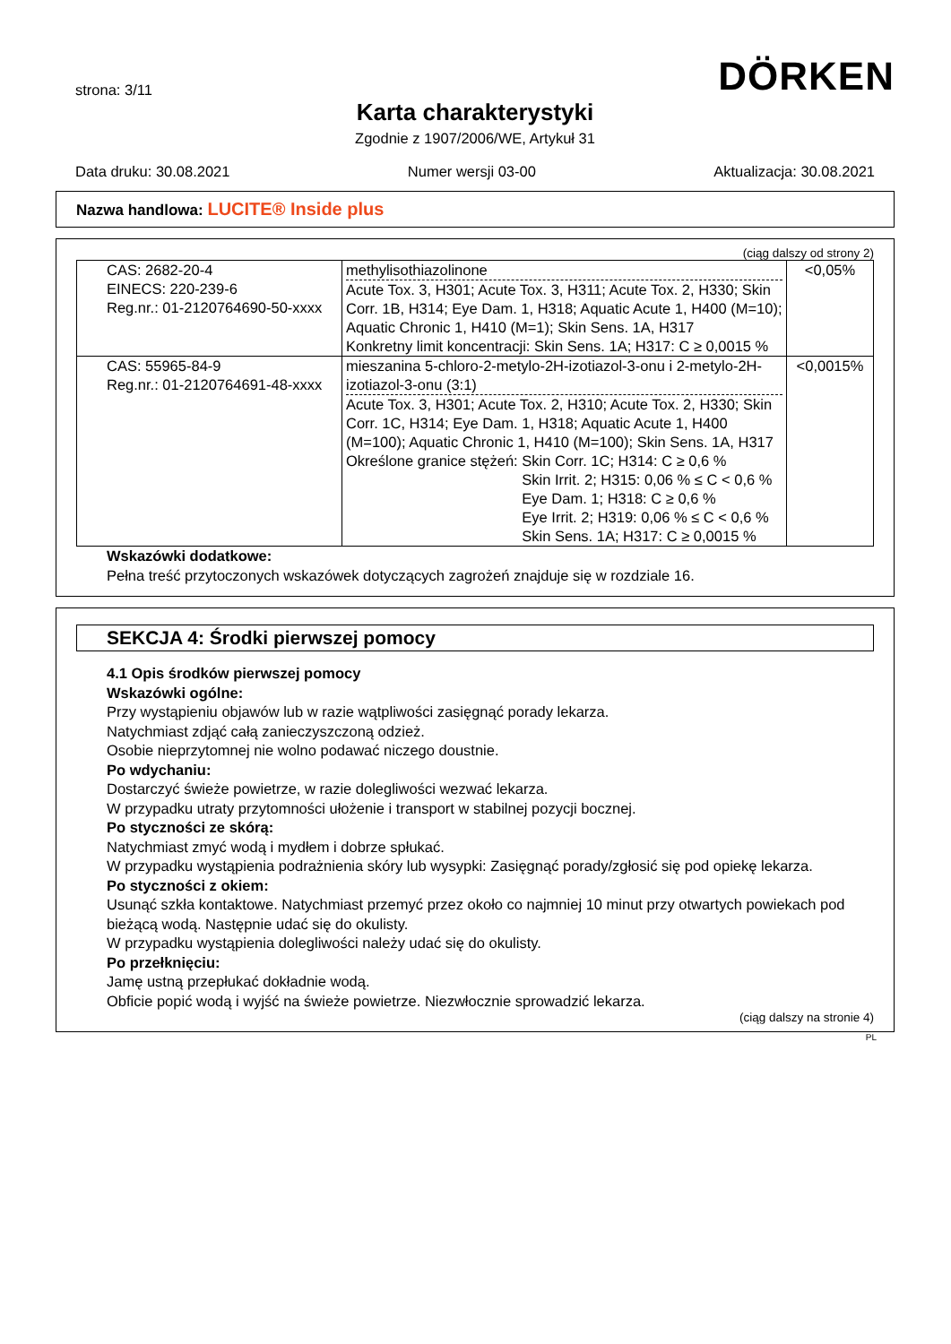strona: 3/11
DÖRKEN
Karta charakterystyki
Zgodnie z 1907/2006/WE, Artykuł 31
Data druku: 30.08.2021 Numer wersji 03-00 Aktualizacja: 30.08.2021
Nazwa handlowa: LUCITE® Inside plus
(ciąg dalszy od strony 2)
| CAS: 2682-20-4 EINECS: 220-239-6 Reg.nr.: 01-2120764690-50-xxxx | methylisothiazolinone Acute Tox. 3, H301; Acute Tox. 3, H311; Acute Tox. 2, H330; Skin Corr. 1B, H314; Eye Dam. 1, H318; Aquatic Acute 1, H400 (M=10); Aquatic Chronic 1, H410 (M=1); Skin Sens. 1A, H317 Konkretny limit koncentracji: Skin Sens. 1A; H317: C ≥ 0,0015 % | <0,05% |
| CAS: 55965-84-9 Reg.nr.: 01-2120764691-48-xxxx | mieszanina 5-chloro-2-metylo-2H-izotiazol-3-onu i 2-metylo-2H-izotiazol-3-onu (3:1) Acute Tox. 3, H301; Acute Tox. 2, H310; Acute Tox. 2, H330; Skin Corr. 1C, H314; Eye Dam. 1, H318; Aquatic Acute 1, H400 (M=100); Aquatic Chronic 1, H410 (M=100); Skin Sens. 1A, H317 Określone granice stężeń: Skin Corr. 1C; H314: C ≥ 0,6 % Skin Irrit. 2; H315: 0,06 % ≤ C < 0,6 % Eye Dam. 1; H318: C ≥ 0,6 % Eye Irrit. 2; H319: 0,06 % ≤ C < 0,6 % Skin Sens. 1A; H317: C ≥ 0,0015 % | <0,0015% |
Wskazówki dodatkowe:
Pełna treść przytoczonych wskazówek dotyczących zagrożeń znajduje się w rozdziale 16.
SEKCJA 4: Środki pierwszej pomocy
4.1 Opis środków pierwszej pomocy
Wskazówki ogólne:
Przy wystąpieniu objawów lub w razie wątpliwości zasięgnąć porady lekarza.
Natychmiast zdjąć całą zanieczyszczoną odzież.
Osobie nieprzytomnej nie wolno podawać niczego doustnie.
Po wdychaniu:
Dostarczyć świeże powietrze, w razie dolegliwości wezwać lekarza.
W przypadku utraty przytomności ułożenie i transport w stabilnej pozycji bocznej.
Po styczności ze skórą:
Natychmiast zmyć wodą i mydłem i dobrze spłukać.
W przypadku wystąpienia podrażnienia skóry lub wysypki: Zasięgnąć porady/zgłosić się pod opiekę lekarza.
Po styczności z okiem:
Usunąć szkła kontaktowe. Natychmiast przemyć przez około co najmniej 10 minut przy otwartych powiekach pod bieżącą wodą. Następnie udać się do okulisty.
W przypadku wystąpienia dolegliwości należy udać się do okulisty.
Po przełknięciu:
Jamę ustną przepłukać dokładnie wodą.
Obficie popić wodą i wyjść na świeże powietrze. Niezwłocznie sprowadzić lekarza.
(ciąg dalszy na stronie 4)
PL